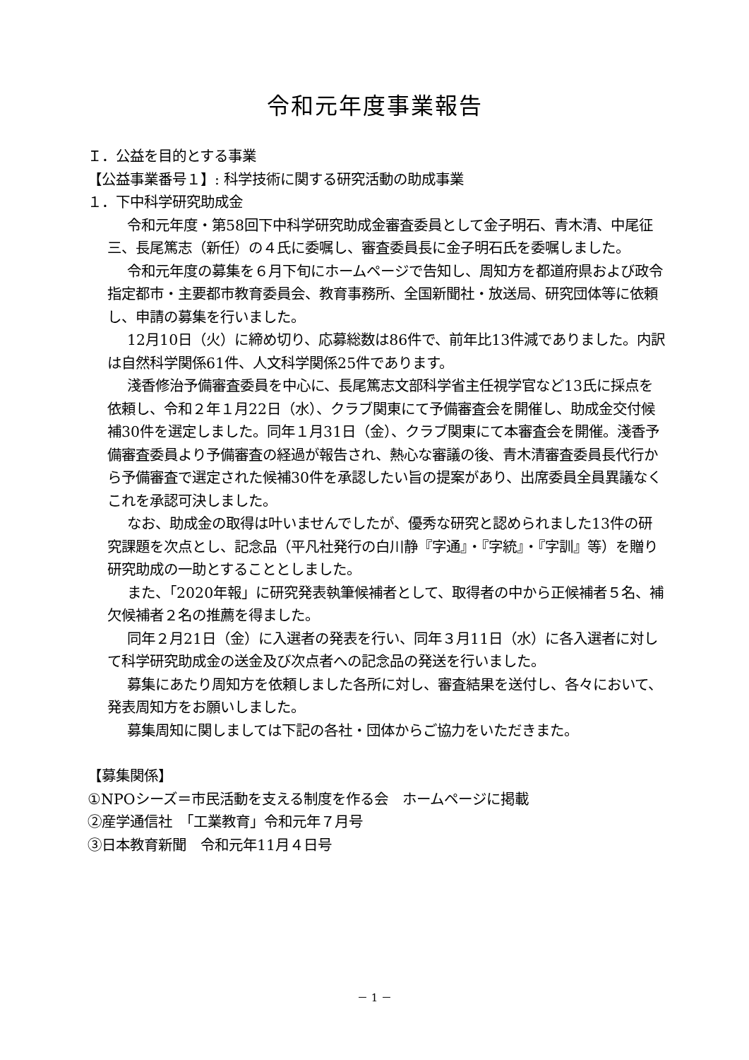令和元年度事業報告
Ｉ．公益を目的とする事業
【公益事業番号１】: 科学技術に関する研究活動の助成事業
１．下中科学研究助成金
令和元年度・第58回下中科学研究助成金審査委員として金子明石、青木清、中尾征三、長尾篤志（新任）の４氏に委嘱し、審査委員長に金子明石氏を委嘱しました。
令和元年度の募集を６月下旬にホームページで告知し、周知方を都道府県および政令指定都市・主要都市教育委員会、教育事務所、全国新聞社・放送局、研究団体等に依頼し、申請の募集を行いました。
12月10日（火）に締め切り、応募総数は86件で、前年比13件減でありました。内訳は自然科学関係61件、人文科学関係25件であります。
淺香修治予備審査委員を中心に、長尾篤志文部科学省主任視学官など13氏に採点を依頼し、令和２年１月22日（水）、クラブ関東にて予備審査会を開催し、助成金交付候補30件を選定しました。同年１月31日（金）、クラブ関東にて本審査会を開催。淺香予備審査委員より予備審査の経過が報告され、熱心な審議の後、青木清審査委員長代行から予備審査で選定された候補30件を承認したい旨の提案があり、出席委員全員異議なくこれを承認可決しました。
なお、助成金の取得は叶いませんでしたが、優秀な研究と認められました13件の研究課題を次点とし、記念品（平凡社発行の白川静『字通』・『字統』・『字訓』等）を贈り研究助成の一助とすることとしました。
また、「2020年報」に研究発表執筆候補者として、取得者の中から正候補者５名、補欠候補者２名の推薦を得ました。
同年２月21日（金）に入選者の発表を行い、同年３月11日（水）に各入選者に対して科学研究助成金の送金及び次点者への記念品の発送を行いました。
募集にあたり周知方を依頼しました各所に対し、審査結果を送付し、各々において、発表周知方をお願いしました。
募集周知に関しましては下記の各社・団体からご協力をいただきまた。
【募集関係】
①NPOシーズ＝市民活動を支える制度を作る会　ホームページに掲載
②産学通信社　「工業教育」令和元年７月号
③日本教育新聞　令和元年11月４日号
－ 1 －